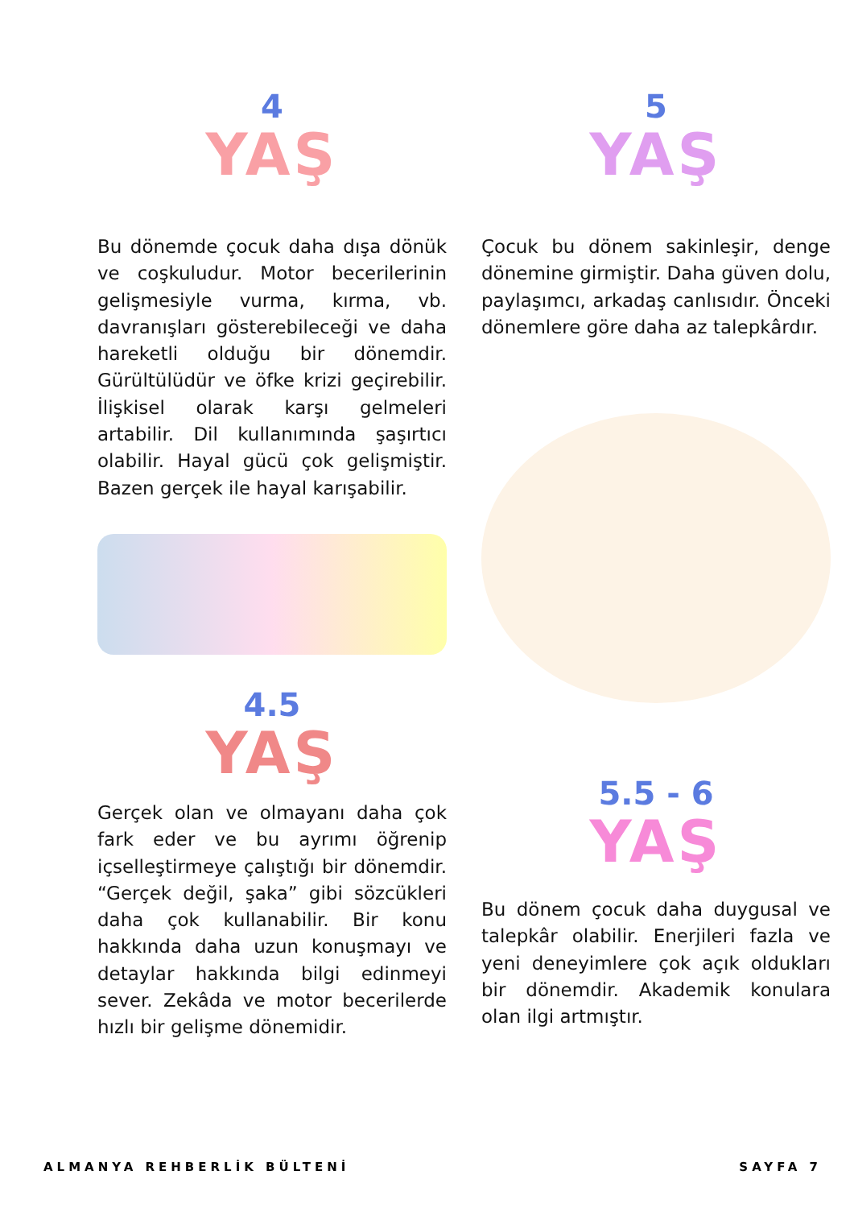4
YAŞ
Bu dönemde çocuk daha dışa dönük ve coşkuludur. Motor becerilerinin gelişmesiyle vurma, kırma, vb. davranışları gösterebileceği ve daha hareketli olduğu bir dönemdir. Gürültülüdür ve öfke krizi geçirebilir. İlişkisel olarak karşı gelmeleri artabilir. Dil kullanımında şaşırtıcı olabilir. Hayal gücü çok gelişmiştir. Bazen gerçek ile hayal karışabilir.
4.5
YAŞ
Gerçek olan ve olmayanı daha çok fark eder ve bu ayrımı öğrenip içselleştirmeye çalıştığı bir dönemdir. “Gerçek değil, şaka” gibi sözcükleri daha çok kullanabilir. Bir konu hakkında daha uzun konuşmayı ve detaylar hakkında bilgi edinmeyi sever. Zekâda ve motor becerilerde hızlı bir gelişme dönemidir.
5
YAŞ
Çocuk bu dönem sakinleşir, denge dönemine girmiştir. Daha güven dolu, paylaşımcı, arkadaş canlısıdır. Önceki dönemlere göre daha az talepkârdır.
5.5 - 6
YAŞ
Bu dönem çocuk daha duygusal ve talepkâr olabilir. Enerjileri fazla ve yeni deneyimlere çok açık oldukları bir dönemdir. Akademik konulara olan ilgi artmıştır.
ALMANYA REHBERLİK BÜLTENİ SAYFA 7